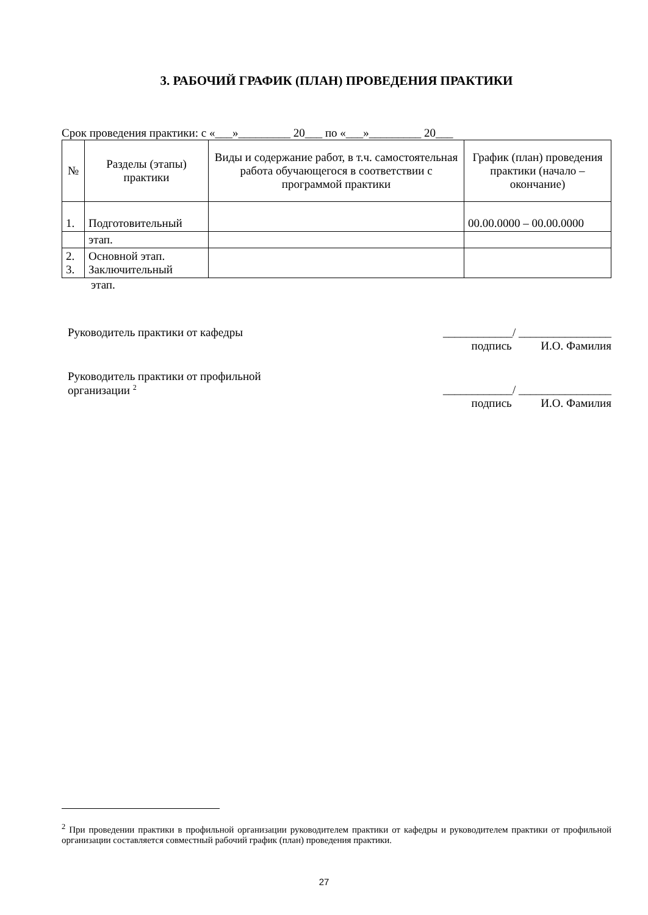3. РАБОЧИЙ ГРАФИК (ПЛАН) ПРОВЕДЕНИЯ ПРАКТИКИ
Срок проведения практики: с «___»_________ 20___ по «___»_________ 20___
| № | Разделы (этапы) практики | Виды и содержание работ, в т.ч. самостоятельная работа обучающегося в соответствии с программой практики | График (план) проведения практики (начало – окончание) |
| --- | --- | --- | --- |
| 1. | Подготовительный | | 00.00.0000 – 00.00.0000 |
| | этап. | | |
| 2. 3. | Основной этап. Заключительный | | |
этап.
Руководитель практики от кафедры
____________/ ________________
подпись И.О. Фамилия
Руководитель практики от профильной
организации <sup>2</sup>
____________/ ________________
подпись И.О. Фамилия
<sup>2</sup> При проведении практики в профильной организации руководителем практики от кафедры и руководителем практики от профильной организации составляется совместный рабочий график (план) проведения практики.
27